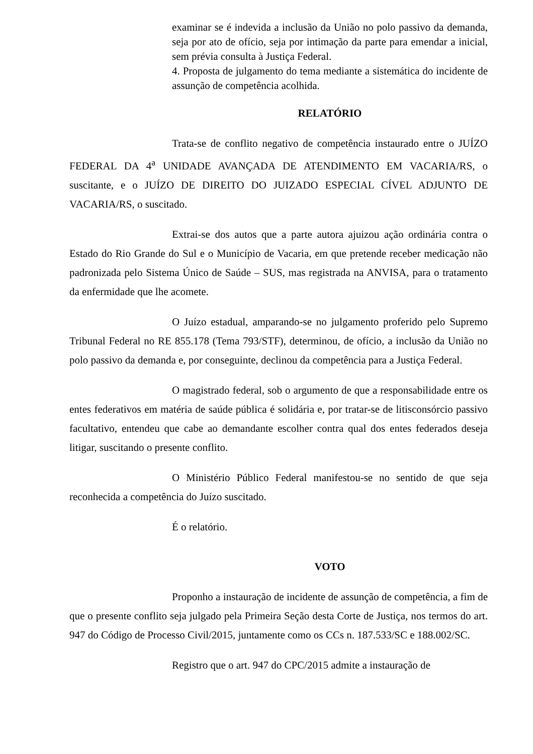examinar se é indevida a inclusão da União no polo passivo da demanda, seja por ato de ofício, seja por intimação da parte para emendar a inicial, sem prévia consulta à Justiça Federal.
4. Proposta de julgamento do tema mediante a sistemática do incidente de assunção de competência acolhida.
RELATÓRIO
Trata-se de conflito negativo de competência instaurado entre o JUÍZO FEDERAL DA 4<sup>a</sup> UNIDADE AVANÇADA DE ATENDIMENTO EM VACARIA/RS, o suscitante, e o JUÍZO DE DIREITO DO JUIZADO ESPECIAL CÍVEL ADJUNTO DE VACARIA/RS, o suscitado.
Extrai-se dos autos que a parte autora ajuizou ação ordinária contra o Estado do Rio Grande do Sul e o Município de Vacaria, em que pretende receber medicação não padronizada pelo Sistema Único de Saúde – SUS, mas registrada na ANVISA, para o tratamento da enfermidade que lhe acomete.
O Juízo estadual, amparando-se no julgamento proferido pelo Supremo Tribunal Federal no RE 855.178 (Tema 793/STF), determinou, de ofício, a inclusão da União no polo passivo da demanda e, por conseguinte, declinou da competência para a Justiça Federal.
O magistrado federal, sob o argumento de que a responsabilidade entre os entes federativos em matéria de saúde pública é solidária e, por tratar-se de litisconsórcio passivo facultativo, entendeu que cabe ao demandante escolher contra qual dos entes federados deseja litigar, suscitando o presente conflito.
O Ministério Público Federal manifestou-se no sentido de que seja reconhecida a competência do Juízo suscitado.
É o relatório.
VOTO
Proponho a instauração de incidente de assunção de competência, a fim de que o presente conflito seja julgado pela Primeira Seção desta Corte de Justiça, nos termos do art. 947 do Código de Processo Civil/2015, juntamente como os CCs n. 187.533/SC e 188.002/SC.
Registro que o art. 947 do CPC/2015 admite a instauração de